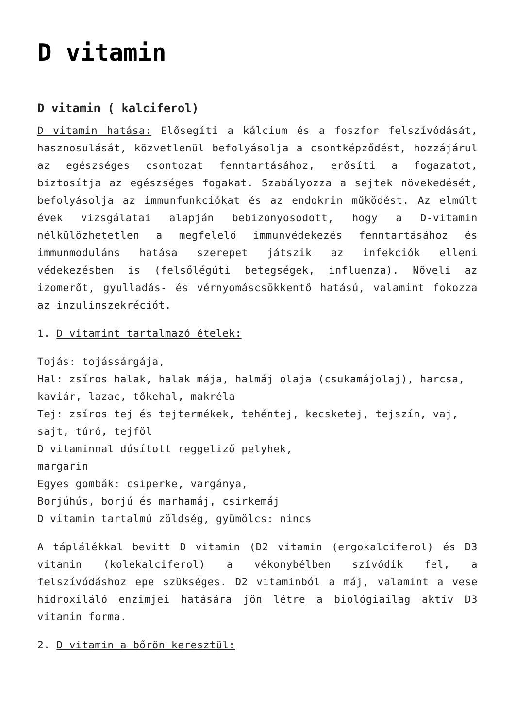D vitamin
D vitamin ( kalciferol)
D vitamin hatása: Elősegíti a kálcium és a foszfor felszívódását, hasznosulását, közvetlenül befolyásolja a csontképződést, hozzájárul az egészséges csontozat fenntartásához, erősíti a fogazatot, biztosítja az egészséges fogakat. Szabályozza a sejtek növekedését, befolyásolja az immunfunkciókat és az endokrin működést. Az elmúlt évek vizsgálatai alapján bebizonyosodott, hogy a D-vitamin nélkülözhetetlen a megfelelő immunvédekezés fenntartásához és immunmoduláns hatása szerepet játszik az infekciók elleni védekezésben is (felsőlégúti betegségek, influenza). Növeli az izomerőt, gyulladás- és vérnyomáscsökkentő hatású, valamint fokozza az inzulinszekréciót.
1. D vitamint tartalmazó ételek:
Tojás: tojássárgája,
Hal: zsíros halak, halak mája, halmáj olaja (csukamájolaj), harcsa, kaviár, lazac, tőkehal, makréla
Tej: zsíros tej és tejtermékek, tehéntej, kecsketej, tejszín, vaj, sajt, túró, tejföl
D vitaminnal dúsított reggeliző pelyhek,
margarin
Egyes gombák: csiperke, vargánya,
Borjúhús, borjú és marhamáj, csirkemáj
D vitamin tartalmú zöldség, gyümölcs: nincs
A táplálékkal bevitt D vitamin (D2 vitamin (ergokalciferol) és D3 vitamin (kolekalciferol) a vékonybélben szívódik fel, a felszívódáshoz epe szükséges. D2 vitaminból a máj, valamint a vese hidroxiláló enzimjei hatására jön létre a biológiailag aktív D3 vitamin forma.
2. D vitamin a bőrön keresztül: